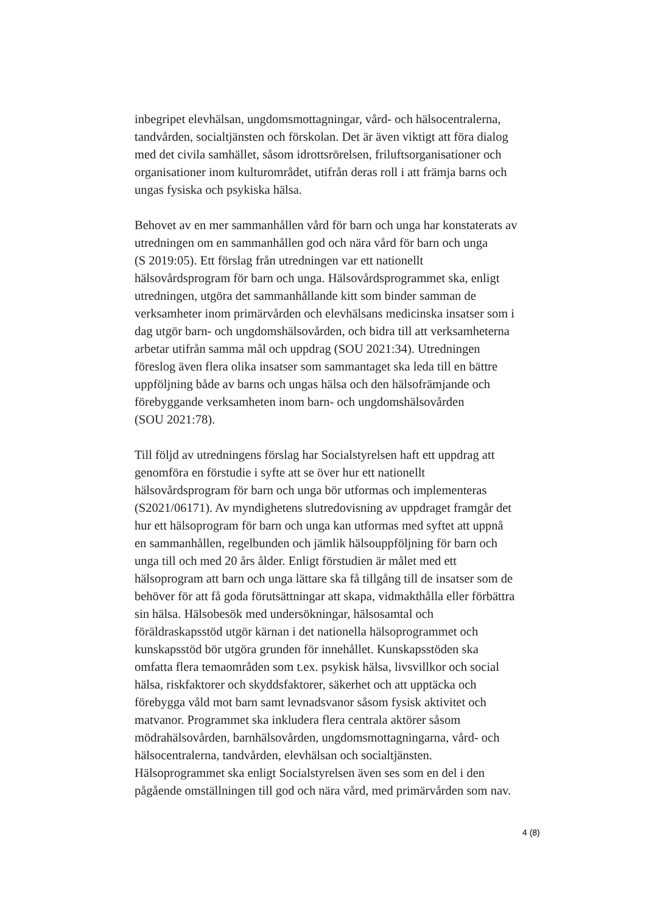inbegripet elevhälsan, ungdomsmottagningar, vård- och hälsocentralerna,
tandvården, socialtjänsten och förskolan. Det är även viktigt att föra dialog
med det civila samhället, såsom idrottsrörelsen, friluftsorganisationer och
organisationer inom kulturområdet, utifrån deras roll i att främja barns och
ungas fysiska och psykiska hälsa.
Behovet av en mer sammanhållen vård för barn och unga har konstaterats av
utredningen om en sammanhållen god och nära vård för barn och unga
(S 2019:05). Ett förslag från utredningen var ett nationellt
hälsovårdsprogram för barn och unga. Hälsovårdsprogrammet ska, enligt
utredningen, utgöra det sammanhållande kitt som binder samman de
verksamheter inom primärvården och elevhälsans medicinska insatser som i
dag utgör barn- och ungdomshälsovården, och bidra till att verksamheterna
arbetar utifrån samma mål och uppdrag (SOU 2021:34). Utredningen
föreslog även flera olika insatser som sammantaget ska leda till en bättre
uppföljning både av barns och ungas hälsa och den hälsofrämjande och
förebyggande verksamheten inom barn- och ungdomshälsovården
(SOU 2021:78).
Till följd av utredningens förslag har Socialstyrelsen haft ett uppdrag att
genomföra en förstudie i syfte att se över hur ett nationellt
hälsovårdsprogram för barn och unga bör utformas och implementeras
(S2021/06171). Av myndighetens slutredovisning av uppdraget framgår det
hur ett hälsoprogram för barn och unga kan utformas med syftet att uppnå
en sammanhållen, regelbunden och jämlik hälsouppföljning för barn och
unga till och med 20 års ålder. Enligt förstudien är målet med ett
hälsoprogram att barn och unga lättare ska få tillgång till de insatser som de
behöver för att få goda förutsättningar att skapa, vidmakthålla eller förbättra
sin hälsa. Hälsobesök med undersökningar, hälsosamtal och
föräldraskapsstöd utgör kärnan i det nationella hälsoprogrammet och
kunskapsstöd bör utgöra grunden för innehållet. Kunskapsstöden ska
omfatta flera temaområden som t.ex. psykisk hälsa, livsvillkor och social
hälsa, riskfaktorer och skyddsfaktorer, säkerhet och att upptäcka och
förebygga våld mot barn samt levnadsvanor såsom fysisk aktivitet och
matvanor. Programmet ska inkludera flera centrala aktörer såsom
mödrahälsovården, barnhälsovården, ungdomsmottagningarna, vård- och
hälsocentralerna, tandvården, elevhälsan och socialtjänsten.
Hälsoprogrammet ska enligt Socialstyrelsen även ses som en del i den
pågående omställningen till god och nära vård, med primärvården som nav.
4 (8)